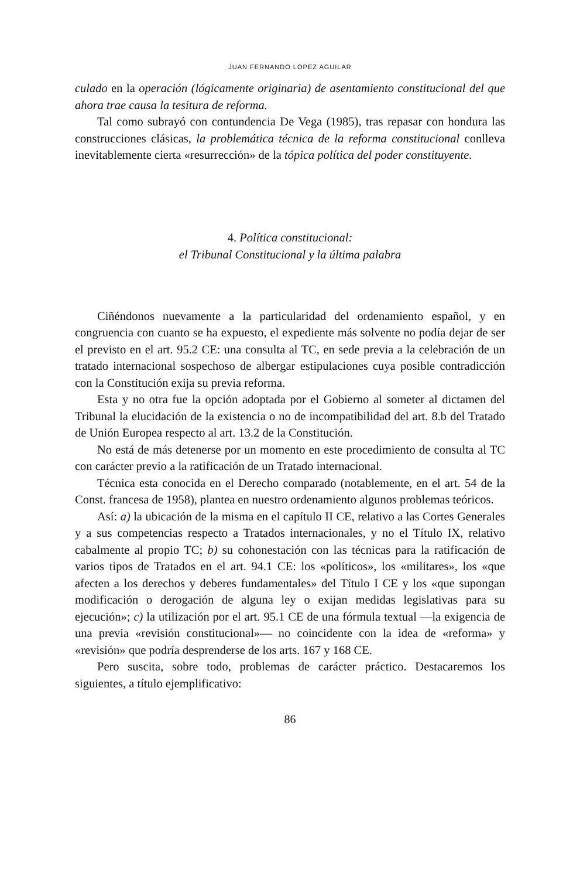JUAN FERNANDO LOPEZ AGUILAR
culado en la operación (lógicamente originaria) de asentamiento constitucional del que ahora trae causa la tesitura de reforma.
Tal como subrayó con contundencia De Vega (1985), tras repasar con hondura las construcciones clásicas, la problemática técnica de la reforma constitucional conlleva inevitablemente cierta «resurrección» de la tópica política del poder constituyente.
4. Política constitucional:
el Tribunal Constitucional y la última palabra
Ciñéndonos nuevamente a la particularidad del ordenamiento español, y en congruencia con cuanto se ha expuesto, el expediente más solvente no podía dejar de ser el previsto en el art. 95.2 CE: una consulta al TC, en sede previa a la celebración de un tratado internacional sospechoso de albergar estipulaciones cuya posible contradicción con la Constitución exija su previa reforma.
Esta y no otra fue la opción adoptada por el Gobierno al someter al dictamen del Tribunal la elucidación de la existencia o no de incompatibilidad del art. 8.b del Tratado de Unión Europea respecto al art. 13.2 de la Constitución.
No está de más detenerse por un momento en este procedimiento de consulta al TC con carácter previo a la ratificación de un Tratado internacional.
Técnica esta conocida en el Derecho comparado (notablemente, en el art. 54 de la Const. francesa de 1958), plantea en nuestro ordenamiento algunos problemas teóricos.
Así: a) la ubicación de la misma en el capítulo II CE, relativo a las Cortes Generales y a sus competencias respecto a Tratados internacionales, y no el Título IX, relativo cabalmente al propio TC; b) su cohonestación con las técnicas para la ratificación de varios tipos de Tratados en el art. 94.1 CE: los «políticos», los «militares», los «que afecten a los derechos y deberes fundamentales» del Título I CE y los «que supongan modificación o derogación de alguna ley o exijan medidas legislativas para su ejecución»; c) la utilización por el art. 95.1 CE de una fórmula textual —la exigencia de una previa «revisión constitucional»— no coincidente con la idea de «reforma» y «revisión» que podría desprenderse de los arts. 167 y 168 CE.
Pero suscita, sobre todo, problemas de carácter práctico. Destacaremos los siguientes, a título ejemplificativo:
86